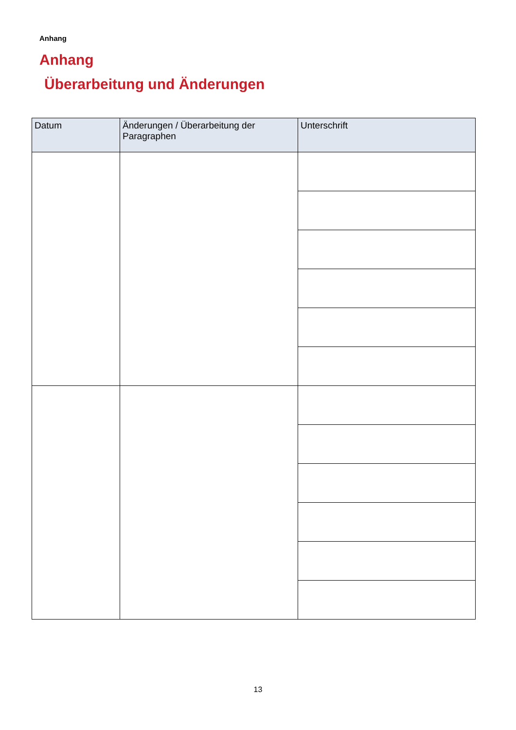Anhang
Anhang
Überarbeitung und Änderungen
| Datum | Änderungen / Überarbeitung der Paragraphen | Unterschrift |
| --- | --- | --- |
13